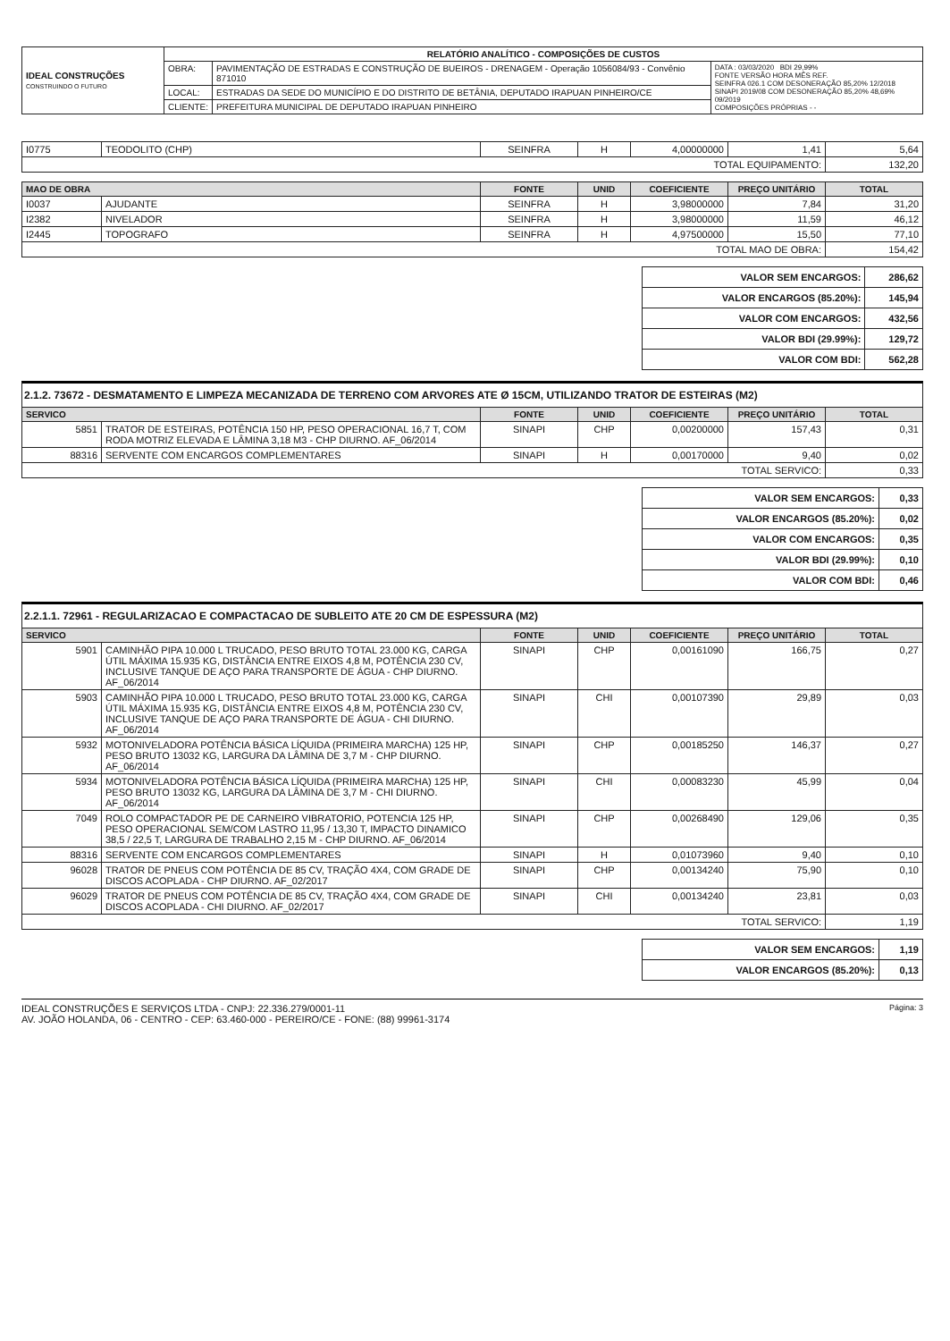| IDEAL CONSTRUÇÕES CONSTRUINDO O FUTURO | RELATÓRIO ANALÍTICO - COMPOSIÇÕES DE CUSTOS | | |
| | OBRA: | PAVIMENTAÇÃO DE ESTRADAS E CONSTRUÇÃO DE BUEIROS - DRENAGEM - Operação 1056084/93 - Convênio 871010 | DATA : 03/03/2020 BDI 29,99% FONTE VERSÃO HORA MÊS REF. SEINFRA 026.1 COM DESONERAÇÃO 85,20% 12/2018 SINAPI 2019/08 COM DESONERAÇÃO 85,20% 48,69% 09/2019 COMPOSIÇÕES PRÓPRIAS - - |
| | LOCAL: | ESTRADAS DA SEDE DO MUNICÍPIO E DO DISTRITO DE BETÂNIA, DEPUTADO IRAPUAN PINHEIRO/CE | |
| | CLIENTE: | PREFEITURA MUNICIPAL DE DEPUTADO IRAPUAN PINHEIRO | |
| I0775 | TEODOLITO (CHP) | SEINFRA | H | 4,00000000 | 1,41 | 5,64 |
| TOTAL EQUIPAMENTO: | | | | | | 132,20 |
| MAO DE OBRA | | FONTE | UNID | COEFICIENTE | PREÇO UNITÁRIO | TOTAL |
| --- | --- | --- | --- | --- | --- | --- |
| I0037 | AJUDANTE | SEINFRA | H | 3,98000000 | 7,84 | 31,20 |
| I2382 | NIVELADOR | SEINFRA | H | 3,98000000 | 11,59 | 46,12 |
| I2445 | TOPOGRAFO | SEINFRA | H | 4,97500000 | 15,50 | 77,10 |
| TOTAL MAO DE OBRA: | | | | | | 154,42 |
| VALOR SEM ENCARGOS: | 286,62 |
| VALOR ENCARGOS (85.20%): | 145,94 |
| VALOR COM ENCARGOS: | 432,56 |
| VALOR BDI (29.99%): | 129,72 |
| VALOR COM BDI: | 562,28 |
2.1.2. 73672 - DESMATAMENTO E LIMPEZA MECANIZADA DE TERRENO COM ARVORES ATE Ø 15CM, UTILIZANDO TRATOR DE ESTEIRAS (M2)
| SERVICO | | FONTE | UNID | COEFICIENTE | PREÇO UNITÁRIO | TOTAL |
| --- | --- | --- | --- | --- | --- | --- |
| 5851 | TRATOR DE ESTEIRAS, POTÊNCIA 150 HP, PESO OPERACIONAL 16,7 T, COM RODA MOTRIZ ELEVADA E LÂMINA 3,18 M3 - CHP DIURNO. AF_06/2014 | SINAPI | CHP | 0,00200000 | 157,43 | 0,31 |
| 88316 | SERVENTE COM ENCARGOS COMPLEMENTARES | SINAPI | H | 0,00170000 | 9,40 | 0,02 |
| TOTAL SERVICO: | | | | | | 0,33 |
| VALOR SEM ENCARGOS: | 0,33 |
| VALOR ENCARGOS (85.20%): | 0,02 |
| VALOR COM ENCARGOS: | 0,35 |
| VALOR BDI (29.99%): | 0,10 |
| VALOR COM BDI: | 0,46 |
2.2.1.1. 72961 - REGULARIZACAO E COMPACTACAO DE SUBLEITO ATE 20 CM DE ESPESSURA (M2)
| SERVICO | | FONTE | UNID | COEFICIENTE | PREÇO UNITÁRIO | TOTAL |
| --- | --- | --- | --- | --- | --- | --- |
| 5901 | CAMINHÃO PIPA 10.000 L TRUCADO, PESO BRUTO TOTAL 23.000 KG, CARGA ÚTIL MÁXIMA 15.935 KG, DISTÂNCIA ENTRE EIXOS 4,8 M, POTÊNCIA 230 CV, INCLUSIVE TANQUE DE AÇO PARA TRANSPORTE DE ÁGUA - CHP DIURNO. AF_06/2014 | SINAPI | CHP | 0,00161090 | 166,75 | 0,27 |
| 5903 | CAMINHÃO PIPA 10.000 L TRUCADO, PESO BRUTO TOTAL 23.000 KG, CARGA ÚTIL MÁXIMA 15.935 KG, DISTÂNCIA ENTRE EIXOS 4,8 M, POTÊNCIA 230 CV, INCLUSIVE TANQUE DE AÇO PARA TRANSPORTE DE ÁGUA - CHI DIURNO. AF_06/2014 | SINAPI | CHI | 0,00107390 | 29,89 | 0,03 |
| 5932 | MOTONIVELADORA POTÊNCIA BÁSICA LÍQUIDA (PRIMEIRA MARCHA) 125 HP, PESO BRUTO 13032 KG, LARGURA DA LÂMINA DE 3,7 M - CHP DIURNO. AF_06/2014 | SINAPI | CHP | 0,00185250 | 146,37 | 0,27 |
| 5934 | MOTONIVELADORA POTÊNCIA BÁSICA LÍQUIDA (PRIMEIRA MARCHA) 125 HP, PESO BRUTO 13032 KG, LARGURA DA LÂMINA DE 3,7 M - CHI DIURNO. AF_06/2014 | SINAPI | CHI | 0,00083230 | 45,99 | 0,04 |
| 7049 | ROLO COMPACTADOR PE DE CARNEIRO VIBRATORIO, POTENCIA 125 HP, PESO OPERACIONAL SEM/COM LASTRO 11,95 / 13,30 T, IMPACTO DINAMICO 38,5 / 22,5 T, LARGURA DE TRABALHO 2,15 M - CHP DIURNO. AF_06/2014 | SINAPI | CHP | 0,00268490 | 129,06 | 0,35 |
| 88316 | SERVENTE COM ENCARGOS COMPLEMENTARES | SINAPI | H | 0,01073960 | 9,40 | 0,10 |
| 96028 | TRATOR DE PNEUS COM POTÊNCIA DE 85 CV, TRAÇÃO 4X4, COM GRADE DE DISCOS ACOPLADA - CHP DIURNO. AF_02/2017 | SINAPI | CHP | 0,00134240 | 75,90 | 0,10 |
| 96029 | TRATOR DE PNEUS COM POTÊNCIA DE 85 CV, TRAÇÃO 4X4, COM GRADE DE DISCOS ACOPLADA - CHI DIURNO. AF_02/2017 | SINAPI | CHI | 0,00134240 | 23,81 | 0,03 |
| TOTAL SERVICO: | | | | | | 1,19 |
| VALOR SEM ENCARGOS: | 1,19 |
| VALOR ENCARGOS (85.20%): | 0,13 |
IDEAL CONSTRUÇÕES E SERVIÇOS LTDA - CNPJ: 22.336.279/0001-11
AV. JOÃO HOLANDA, 06 - CENTRO - CEP: 63.460-000 - PEREIRO/CE - FONE: (88) 99961-3174
Página: 3